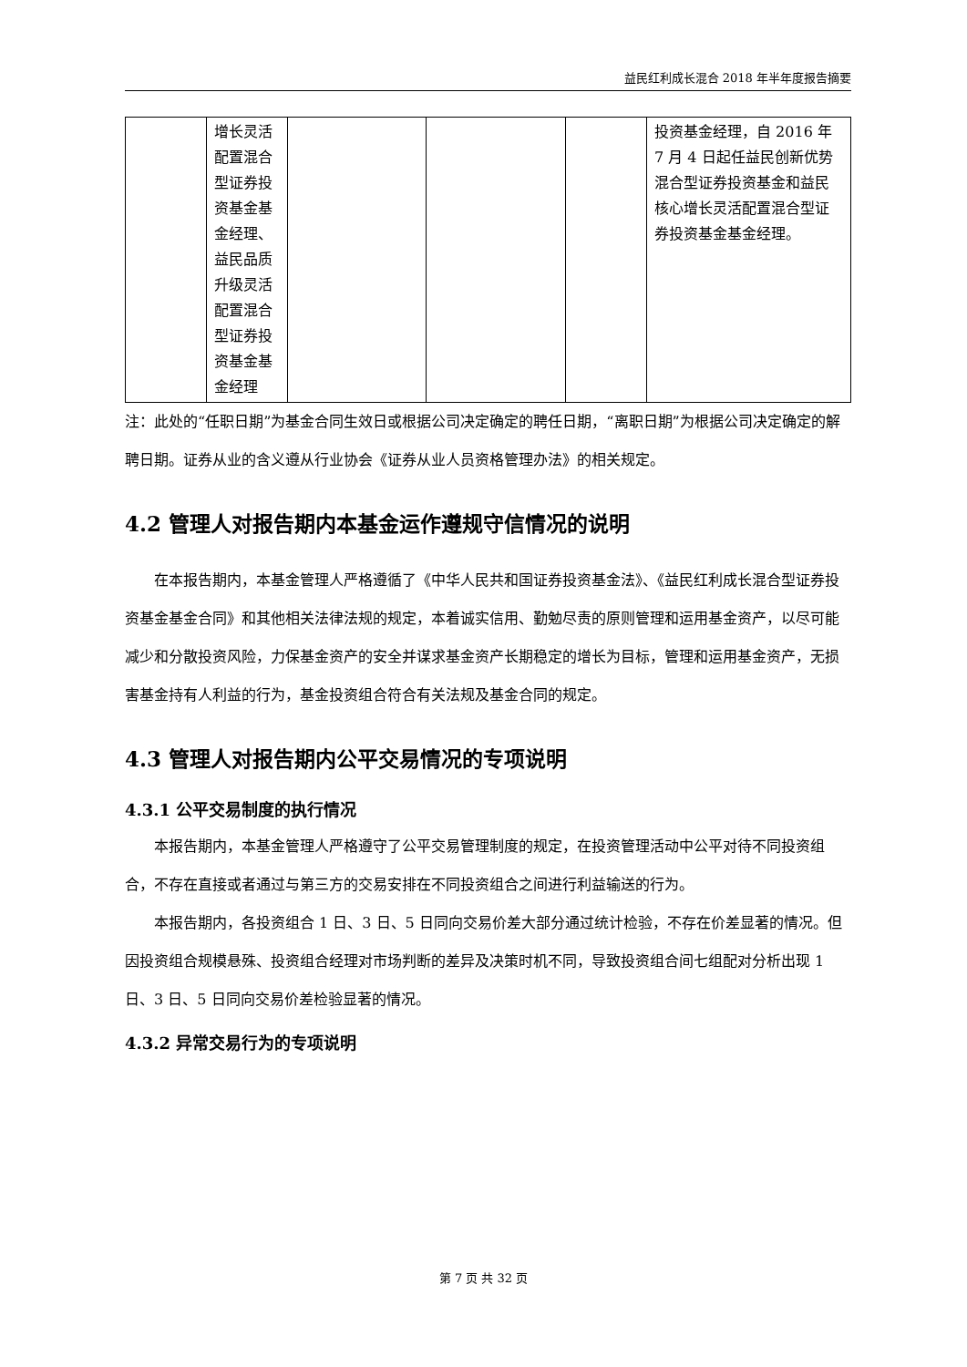益民红利成长混合 2018 年半年度报告摘要
| | 增长灵活配置混合型证券投资基金基金经理、益民品质升级灵活配置混合型证券投资基金基金经理 | | | | 投资基金经理，自 2016 年 7 月 4 日起任益民创新优势混合型证券投资基金和益民核心增长灵活配置混合型证券投资基金基金经理。 |
注：此处的“任职日期”为基金合同生效日或根据公司决定确定的聘任日期，“离职日期”为根据公司决定确定的解聘日期。证券从业的含义遵从行业协会《证券从业人员资格管理办法》的相关规定。
4.2 管理人对报告期内本基金运作遵规守信情况的说明
在本报告期内，本基金管理人严格遵循了《中华人民共和国证券投资基金法》、《益民红利成长混合型证券投资基金基金合同》和其他相关法律法规的规定，本着诚实信用、勤勉尽责的原则管理和运用基金资产，以尽可能减少和分散投资风险，力保基金资产的安全并谋求基金资产长期稳定的增长为目标，管理和运用基金资产，无损害基金持有人利益的行为，基金投资组合符合有关法规及基金合同的规定。
4.3 管理人对报告期内公平交易情况的专项说明
4.3.1 公平交易制度的执行情况
本报告期内，本基金管理人严格遵守了公平交易管理制度的规定，在投资管理活动中公平对待不同投资组合，不存在直接或者通过与第三方的交易安排在不同投资组合之间进行利益输送的行为。
本报告期内，各投资组合 1 日、3 日、5 日同向交易价差大部分通过统计检验，不存在价差显著的情况。但因投资组合规模悬殊、投资组合经理对市场判断的差异及决策时机不同，导致投资组合间七组配对分析出现 1 日、3 日、5 日同向交易价差检验显著的情况。
4.3.2 异常交易行为的专项说明
第 7 页 共 32 页